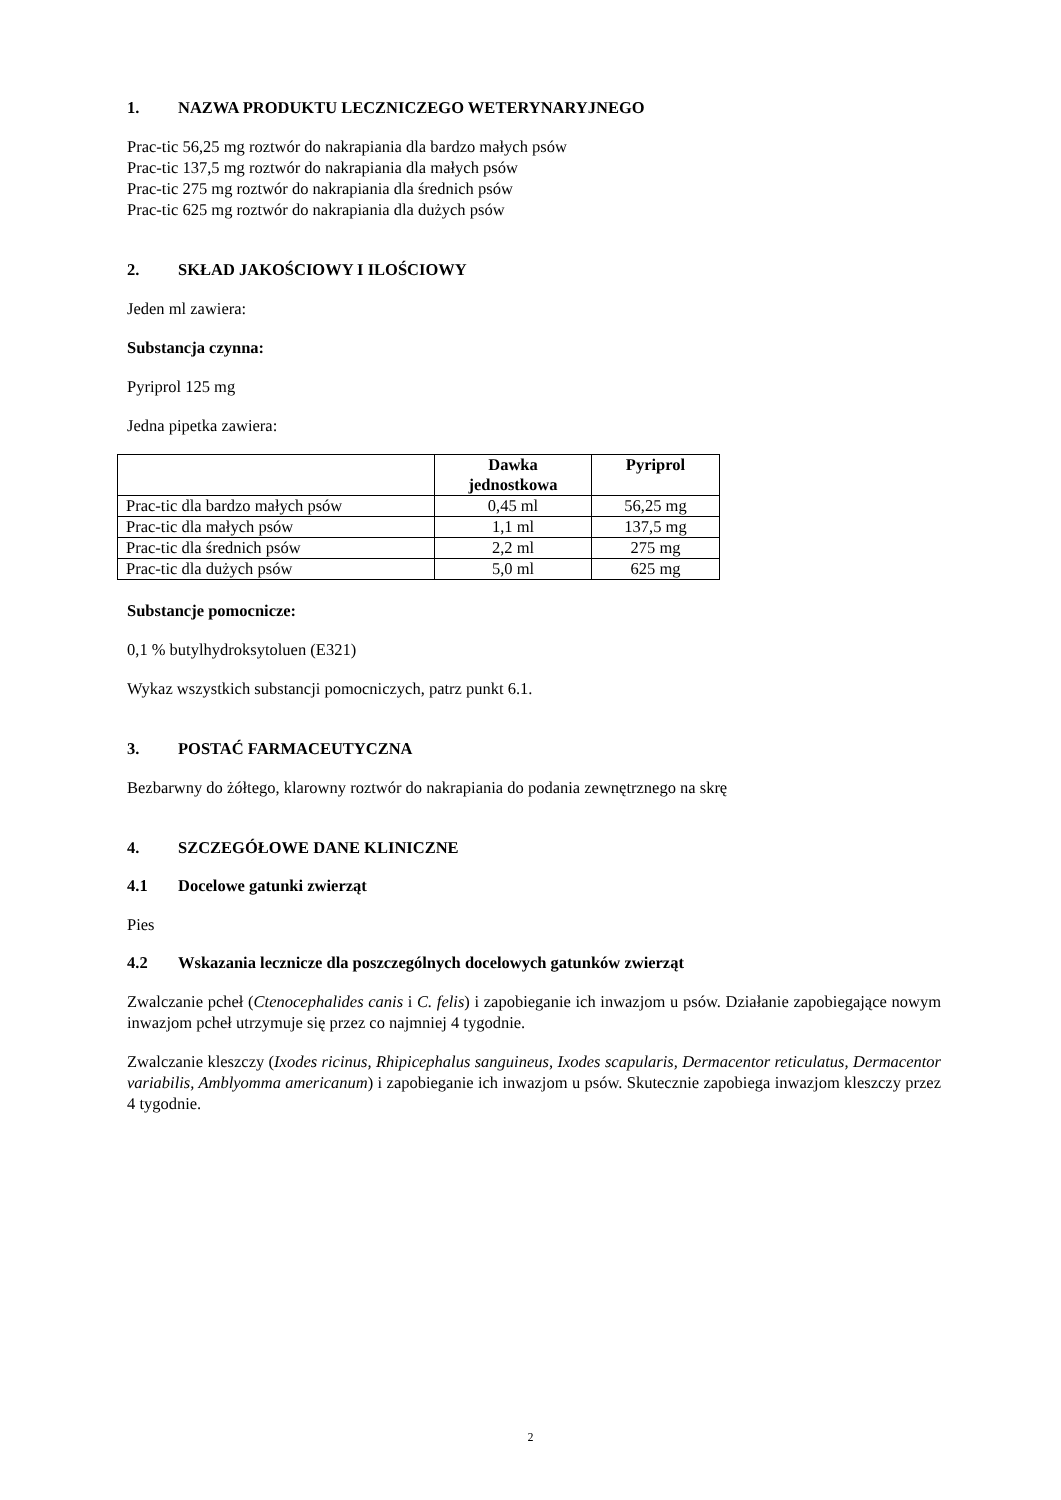1. NAZWA PRODUKTU LECZNICZEGO WETERYNARYJNEGO
Prac-tic 56,25 mg roztwór do nakrapiania dla bardzo małych psów
Prac-tic 137,5 mg roztwór do nakrapiania dla małych psów
Prac-tic 275 mg roztwór do nakrapiania dla średnich psów
Prac-tic 625 mg roztwór do nakrapiania dla dużych psów
2. SKŁAD JAKOŚCIOWY I ILOŚCIOWY
Jeden ml zawiera:
Substancja czynna:
Pyriprol 125 mg
Jedna pipetka zawiera:
| | Dawka jednostkowa | Pyriprol |
| --- | --- | --- |
| Prac-tic dla bardzo małych psów | 0,45 ml | 56,25 mg |
| Prac-tic dla małych psów | 1,1 ml | 137,5 mg |
| Prac-tic dla średnich psów | 2,2 ml | 275 mg |
| Prac-tic dla dużych psów | 5,0 ml | 625 mg |
Substancje pomocnicze:
0,1 % butylhydroksytoluen (E321)
Wykaz wszystkich substancji pomocniczych, patrz punkt 6.1.
3. POSTAĆ FARMACEUTYCZNA
Bezbarwny do żółtego, klarowny roztwór do nakrapiania do podania zewnętrznego na skrę
4. SZCZEGÓŁOWE DANE KLINICZNE
4.1 Docelowe gatunki zwierząt
Pies
4.2 Wskazania lecznicze dla poszczególnych docelowych gatunków zwierząt
Zwalczanie pcheł (Ctenocephalides canis i C. felis) i zapobieganie ich inwazjom u psów. Działanie zapobiegające nowym inwazjom pcheł utrzymuje się przez co najmniej 4 tygodnie.
Zwalczanie kleszczy (Ixodes ricinus, Rhipicephalus sanguineus, Ixodes scapularis, Dermacentor reticulatus, Dermacentor variabilis, Amblyomma americanum) i zapobieganie ich inwazjom u psów. Skutecznie zapobiega inwazjom kleszczy przez 4 tygodnie.
2